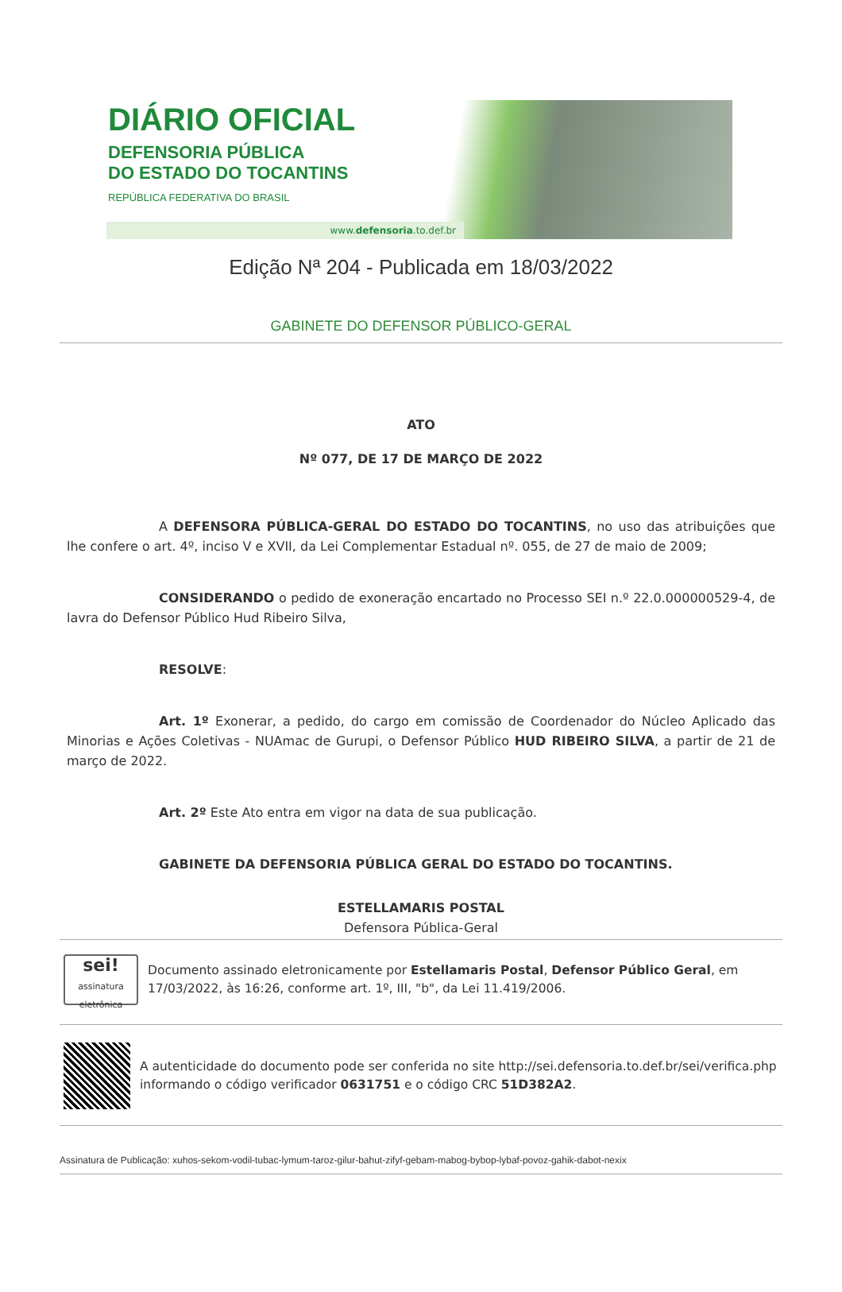DIÁRIO OFICIAL
DEFENSORIA PÚBLICA
DO ESTADO DO TOCANTINS
REPÚBLICA FEDERATIVA DO BRASIL
www.defensoria.to.def.br
Edição Nª 204 - Publicada em 18/03/2022
GABINETE DO DEFENSOR PÚBLICO-GERAL
ATO
Nº 077, DE 17 DE MARÇO DE 2022
A DEFENSORA PÚBLICA-GERAL DO ESTADO DO TOCANTINS, no uso das atribuições que lhe confere o art. 4º, inciso V e XVII, da Lei Complementar Estadual nº. 055, de 27 de maio de 2009;
CONSIDERANDO o pedido de exoneração encartado no Processo SEI n.º 22.0.000000529-4, de lavra do Defensor Público Hud Ribeiro Silva,
RESOLVE:
Art. 1º Exonerar, a pedido, do cargo em comissão de Coordenador do Núcleo Aplicado das Minorias e Ações Coletivas - NUAmac de Gurupi, o Defensor Público HUD RIBEIRO SILVA, a partir de 21 de março de 2022.
Art. 2º Este Ato entra em vigor na data de sua publicação.
GABINETE DA DEFENSORIA PÚBLICA GERAL DO ESTADO DO TOCANTINS.
ESTELLAMARIS POSTAL
Defensora Pública-Geral
sei!
assinatura eletrônica
Documento assinado eletronicamente por Estellamaris Postal, Defensor Público Geral, em 17/03/2022, às 16:26, conforme art. 1º, III, "b", da Lei 11.419/2006.
A autenticidade do documento pode ser conferida no site http://sei.defensoria.to.def.br/sei/verifica.php informando o código verificador 0631751 e o código CRC 51D382A2.
Assinatura de Publicação: xuhos-sekom-vodil-tubac-lymum-taroz-gilur-bahut-zifyf-gebam-mabog-bybop-lybaf-povoz-gahik-dabot-nexix